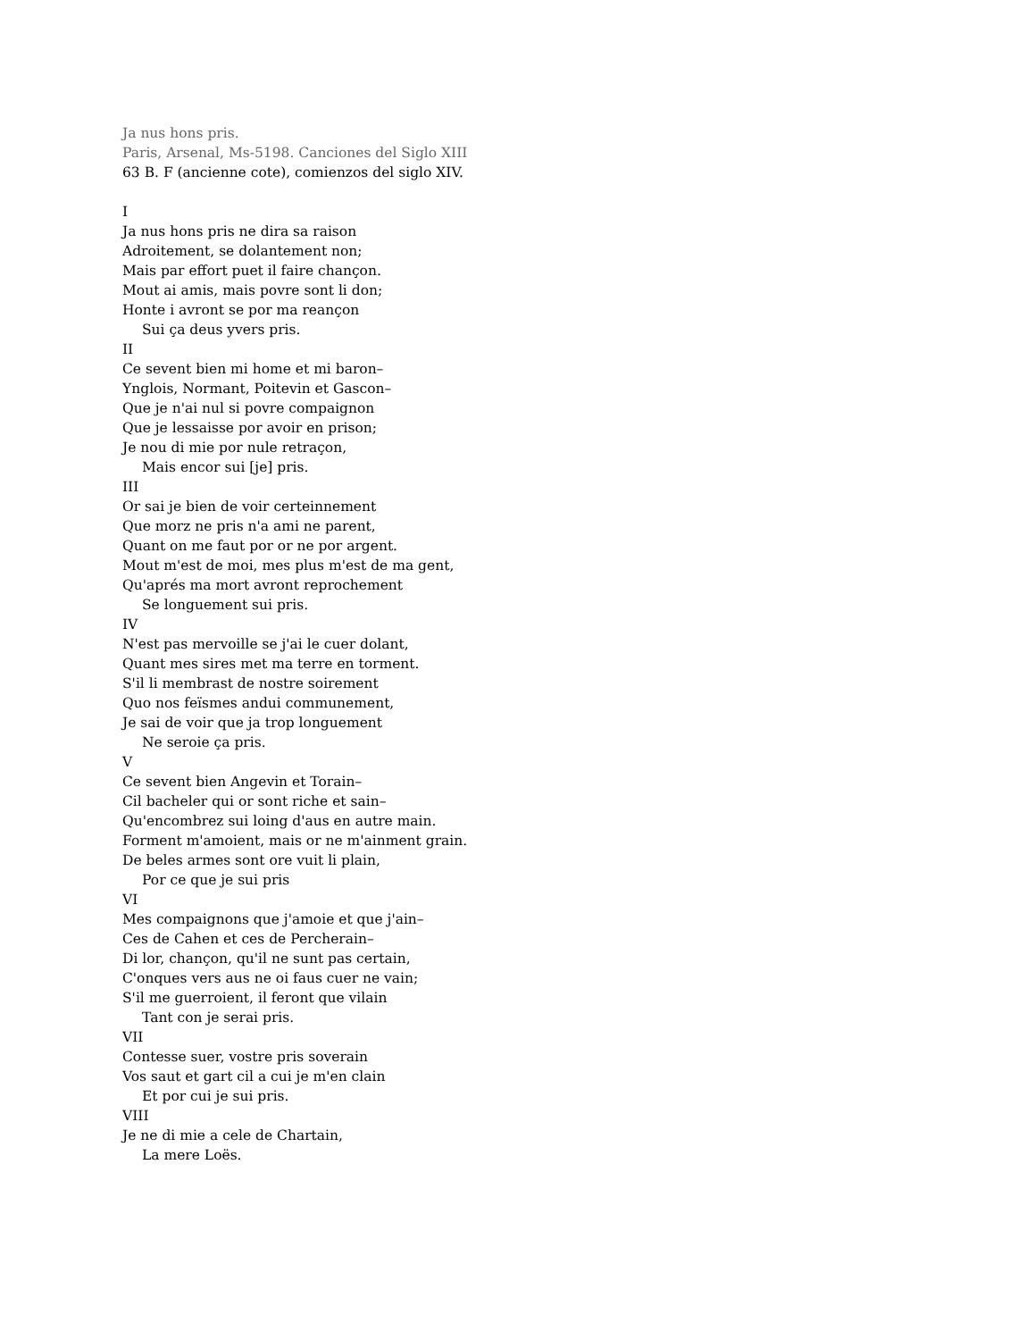Ja nus hons pris.
Paris, Arsenal, Ms-5198. Canciones del Siglo XIII
63 B. F (ancienne cote), comienzos del siglo XIV.
I
Ja nus hons pris ne dira sa raison
Adroitement, se dolantement non;
Mais par effort puet il faire chançon.
Mout ai amis, mais povre sont li don;
Honte i avront se por ma reançon
Sui ça deus yvers pris.
II
Ce sevent bien mi home et mi baron–
Ynglois, Normant, Poitevin et Gascon–
Que je n'ai nul si povre compaignon
Que je lessaisse por avoir en prison;
Je nou di mie por nule retraçon,
Mais encor sui [je] pris.
III
Or sai je bien de voir certeinnement
Que morz ne pris n'a ami ne parent,
Quant on me faut por or ne por argent.
Mout m'est de moi, mes plus m'est de ma gent,
Qu'aprés ma mort avront reprochement
Se longuement sui pris.
IV
N'est pas mervoille se j'ai le cuer dolant,
Quant mes sires met ma terre en torment.
S'il li membrast de nostre soirement
Quo nos feïsmes andui communement,
Je sai de voir que ja trop longuement
Ne seroie ça pris.
V
Ce sevent bien Angevin et Torain–
Cil bacheler qui or sont riche et sain–
Qu'encombrez sui loing d'aus en autre main.
Forment m'amoient, mais or ne m'ainment grain.
De beles armes sont ore vuit li plain,
Por ce que je sui pris
VI
Mes compaignons que j'amoie et que j'ain–
Ces de Cahen et ces de Percherain–
Di lor, chançon, qu'il ne sunt pas certain,
C'onques vers aus ne oi faus cuer ne vain;
S'il me guerroient, il feront que vilain
Tant con je serai pris.
VII
Contesse suer, vostre pris soverain
Vos saut et gart cil a cui je m'en clain
Et por cui je sui pris.
VIII
Je ne di mie a cele de Chartain,
La mere Loës.